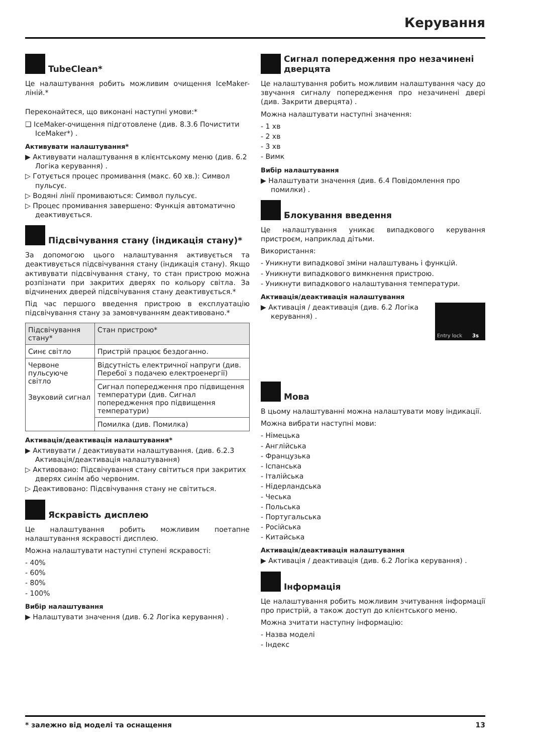Керування
TubeClean*
Це налаштування робить можливим очищення IceMaker-ліній.*
Переконайтеся, що виконані наступні умови:*
❑ IceMaker-очищення підготовлене (див. 8.3.6 Почистити IceMaker*) .
Активувати налаштування*
▶ Активувати налаштування в клієнтському меню (див. 6.2 Логіка керування) .
▷ Готується процес промивання (макс. 60 хв.): Символ пульсує.
▷ Водяні лінії промиваються: Символ пульсує.
▷ Процес промивання завершено: Функція автоматично деактивується.
Підсвічування стану (індикація стану)*
За допомогою цього налаштування активується та деактивується підсвічування стану (індикація стану). Якщо активувати підсвічування стану, то стан пристрою можна розпізнати при закритих дверях по кольору світла. За відчинених дверей підсвічування стану деактивується.*
Під час першого введення пристрою в експлуатацію підсвічування стану за замовчуванням деактивовано.*
| Підсвічування стану* | Стан пристрою* |
| --- | --- |
| Синє світло | Пристрій працює бездоганно. |
| Червоне пульсуюче світло Звуковий сигнал | Відсутність електричної напруги (див. Перебої з подачею електроенергії) |
| | Сигнал попередження про підвищення температури (див. Сигнал попередження про підвищення температури) |
| | Помилка (див. Помилка) |
Активація/деактивація налаштування*
▶ Активувати / деактивувати налаштування. (див. 6.2.3 Активація/деактивація налаштування)
▷ Активовано: Підсвічування стану світиться при закритих дверях синім або червоним.
▷ Деактивовано: Підсвічування стану не світиться.
Яскравість дисплею
Це налаштування робить можливим поетапне налаштування яскравості дисплею.
Можна налаштувати наступні ступені яскравості:
- 40%
- 60%
- 80%
- 100%
Вибір налаштування
▶ Налаштувати значення (див. 6.2 Логіка керування) .
Сигнал попередження про незачинені дверцята
Це налаштування робить можливим налаштування часу до звучання сигналу попередження про незачинені двері (див. Закрити дверцята) .
Можна налаштувати наступні значення:
- 1 хв
- 2 хв
- 3 хв
- Вимк
Вибір налаштування
▶ Налаштувати значення (див. 6.4 Повідомлення про помилки) .
Блокування введення
Це налаштування уникає випадкового керування пристроєм, наприклад дітьми.
Використання:
- Уникнути випадкової зміни налаштувань і функцій.
- Уникнути випадкового вимкнення пристрою.
- Уникнути випадкового налаштування температури.
Активація/деактивація налаштування
Entry lock 3s
▶ Активація / деактивація (див. 6.2 Логіка керування) .
Мова
В цьому налаштуванні можна налаштувати мову індикації.
Можна вибрати наступні мови:
- Німецька
- Англійська
- Французька
- Іспанська
- Італійська
- Нідерландська
- Чеська
- Польська
- Португальська
- Російська
- Китайська
Активація/деактивація налаштування
▶ Активація / деактивація (див. 6.2 Логіка керування) .
Інформація
Це налаштування робить можливим зчитування інформації про пристрій, а також доступ до клієнтського меню.
Можна зчитати наступну інформацію:
- Назва моделі
- Індекс
* залежно від моделі та оснащення 13